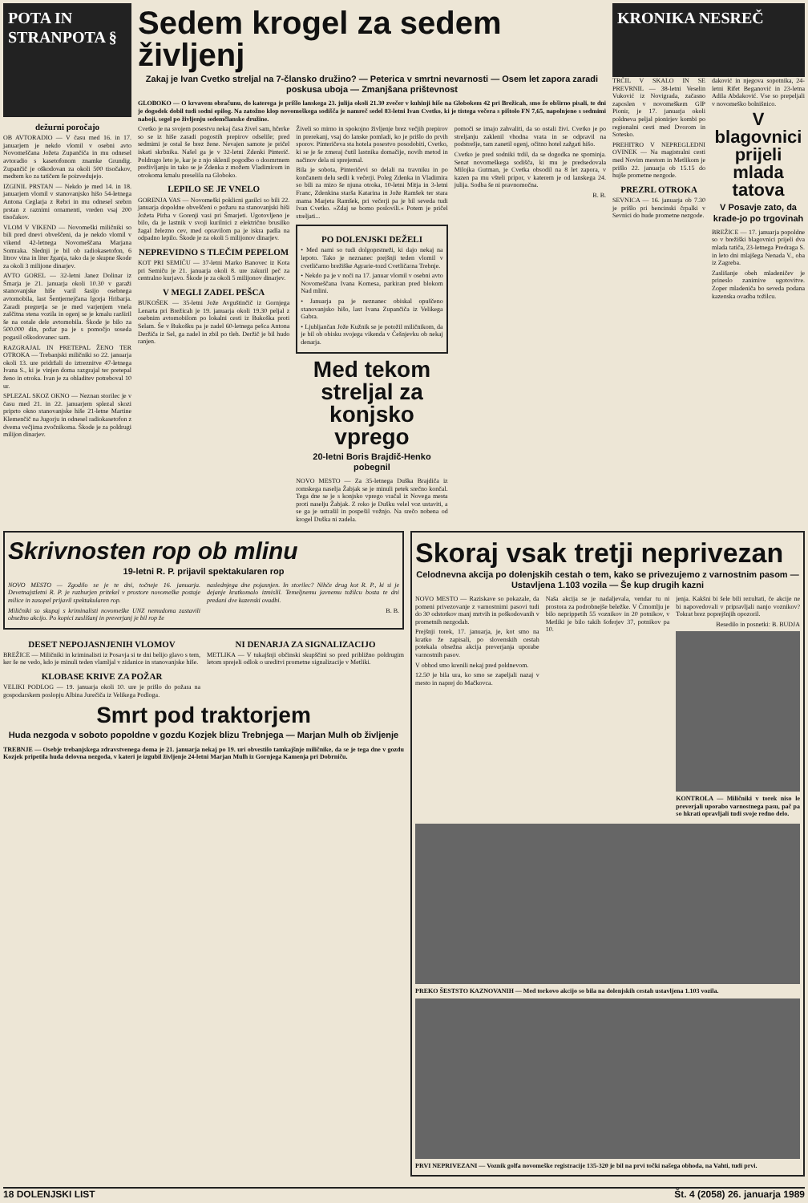POTA IN STRANPOTA §
dežurni poročajo
OB AVTORADIO — V času med 16. in 17. januarjem je nekdo vlomil v osebni avto Novomeščana Jožeta Zupančiča in mu odnesel avtoradio s kasetofonom znamke Grundig. Zupančič je oškodovan za okoli 500 tisočakov, medtem ko za tatičem še poizvedujejo.
IZGINIL PRSTAN — Nekdo je med 14. in 18. januarjem vlomil v stanovanjsko hišo 54-letnega Antona Ceglarja z Rebri in mu odnesel srebrn prstan z raznimi ornamenti, vreden vsaj 200 tisočakov.
VLOM V VIKEND — Novomeški miličniki so bili pred dnevi obveščeni, da je nekdo vlomil v vikend 42-letnega Novomeščana Marjana Somraka. Slednji je bil ob radiokasetofon, 6 litrov vina in liter žganja, tako da je skupne škode za okoli 3 milijone dinarjev.
AVTO GOREL — 32-letni Janez Dolinar iz Šmarja je 21. januarja okoli 10.30 v garaži stanovanjske hiše varil šasijo osebnega avtomobila, last Šentjernejčana Igorja Hribarja. Zaradi pregretja se je med varjenjem vnela zaščitna stena vozila in ogenj se je kmalu razširil še na ostale dele avtomobila. Škode je bilo za 500.000 din, požar pa je s pomočjo soseda pogasil oškodovanec sam.
RAZGRAJAL IN PRETEPAL ŽENO TER OTROKA — Trebanjski miličniki so 22. januarja okoli 13. ure pridržali do iztreznitve 47-letnega Ivana S., ki je vinjen doma razgrajal ter pretepal ženo in otroka. Ivan je za ohladitev potreboval 10 ur.
SPLEZAL SKOZ OKNO — Neznan storilec je v času med 21. in 22. januarjem splezal skozi priprto okno stanovanjske hiše 21-letne Martine Klemenčič na Jugorju in odnesel radiokasetofon z dvema večjima zvočnikoma. Škode je za poldrugi milijon dinarjev.
Sedem krogel za sedem življenj
Zakaj je Ivan Cvetko streljal na 7-člansko družino? — Peterica v smrtni nevarnosti — Osem let zapora zaradi poskusa uboja — Zmanjšana prištevnost
GLOBOKO — O krvavem obračunu, do katerega je prišlo lanskega 23. julija okoli 21.30 zvečer v kuhinji hiše na Globokem 42 pri Brežicah, smo že obširno pisali, te dni je dogodek dobil tudi sodni epilog. Na zatožno klop novomeškega sodišča je namreč sedel 83-letni Ivan Cvetko, ki je tistega večera s pištolo FN 7,65, napolnjeno s sedmimi naboji, segel po življenju sedemčlanske družine.
Cvetko je na svojem posestvu nekaj časa živel sam, hčerke so se iz hiše zaradi pogostih prepirov odselile; pred sedmimi je ostal še brez žene. Nevajen samote je pričel iskati skrbnika. Našel ga je v 32-letni Zdenki Pinterič. Poldrugo leto je, kar je z njo sklenil pogodbo o dosmrtnem preživljanju in tako se je Zdenka z možem Vladimirom in otrokoma kmalu preselila na Globoko.
LEPILO SE JE VNELO
GORENJA VAS — Novomeški poklicni gasilci so bili 22. januarja dopoldne obveščeni o požaru na stanovanjski hiši Jožeta Pirha v Gorenji vasi pri Šmarjeti. Ugotovljeno je bilo, da je lastnik v svoji kurilnici z električno brusilko žagal železno cev, med opravilom pa je iskra padla na odpadno lepilo. Škode je za okoli 5 milijonov dinarjev.
NEPREVIDNO S TLEČIM PEPELOM
KOT PRI SEMIČU — 37-letni Marko Banovec iz Kota pri Semiču je 21. januarja okoli 8. ure zakuril peč za centralno kurjavo. Škode je za okoli 5 milijonov dinarjev.
V MEGLI ZADEL PEŠCA
BUKOŠEK — 35-letni Jože Avguštinčič iz Gornjega Lenarta pri Brežicah je 19. januarja okoli 19.30 peljal z osebnim avtomobilom po lokalni cesti iz Bukoška proti Selam. Še v Bukošku pa je zadel 60-letnega pešca Antona Deržiča iz Sel, ga zadel in zbil po tleh. Deržič je bil hudo ranjen.
Živeli so mirno in spokojno življenje brez večjih prepirov in prerekanj, vsaj do lanske pomladi, ko je prišlo do prvih sporov. Pinteričeva sta hotela posestvo posodobiti, Cvetko, ki se je še zmeraj čutil lastnika domačije, novih metod in načinov dela ni sprejemal.
Bila je sobota, Pinteričevi so delali na travniku in po končanem delu sedli k večerji. Poleg Zdenka in Vladimira so bili za mizo še njuna otroka, 10-letni Mitja in 3-letni Franc, Zdenkina starša Katarina in Jože Ramšek ter stara mama Marjeta Ramšek, pri večerji pa je bil seveda tudi Ivan Cvetko. »Zdaj se bomo poslovili.« Potem je pričel streljati...
PO DOLENJSKI DEŽELI
• Med nami so tudi dolgoprstneži, ki dajo nekaj na lepoto. Tako je neznanec prejšnji teden vlomil v cvetličarno brežiške Agrarie-tozd Cvetličarna Trebnje.
• Nekdo pa je v noči na 17. januar vlomil v osebni avto Novomeščana Ivana Komesa, parkiran pred blokom Nad mlini.
• Januarja pa je neznanec obiskal opuščeno stanovanjsko hišo, last Ivana Zupančiča iz Velikega Gabra.
• Ljubljančan Jože Kužnik se je potožil miličnikom, da je bil ob obisku svojega vikenda v Češnjevku ob nekaj denarja.
Med tekom streljal za konjsko vprego
20-letni Boris Brajdič-Henko pobegnil
NOVO MESTO — Za 35-letnega Duška Brajdiča iz romskega naselja Žabjak se je minuli petek srečno končal. Tega dne se je s konjsko vprego vračal iz Novega mesta proti naselju Žabjak. Z roko je Dušku velel voz ustaviti, a se ga je ustrašil in pospešil vožnjo. Na srečo nobena od krogel Duška ni zadela.
pomoči se imajo zahvaliti, da so ostali živi. Cvetko je po streljanju zaklenil vhodna vrata in se odpravil na podstrešje, tam zanetil ogenj, očitno hotel zažgati hišo.
Cvetko je pred sodniki trdil, da se dogodka ne spominja. Senat novomeškega sodišča, ki mu je predsedovala Milojka Gutman, je Cvetka obsodil na 8 let zapora, v kazen pa mu všteli pripor, v katerem je od lanskega 24. julija. Sodba še ni pravnomočna.
B. B.
KRONIKA NESREČ
TRČIL V SKALO IN SE PREVRNIL — 38-letni Veselin Vuković iz Novigrada, začasno zaposlen v novomeškem GIP Pionir, je 17. januarja okoli poldneva peljal pionirjev kombi po regionalni cesti med Dvorom in Sotesko.
PREHITRO V NEPREGLEDNI OVINEK — Na magistralni cesti med Novim mestom in Metlikom je prišlo 22. januarja ob 15.15 do hujše prometne nezgode.
PREZRL OTROKA
SEVNICA — 16. januarja ob 7.30 je prišlo pri bencinski črpalki v Sevnici do hude prometne nezgode.
daković in njegova sopotnika, 24-letni Rifet Beganović in 23-letna Adila Abdaković. Vse so prepeljali v novomeško bolnišnico.
V blagovnici prijeli mlada tatova
V Posavje zato, da krade-jo po trgovinah
BREŽICE — 17. januarja popoldne so v brežiški blagovnici prijeli dva mlada tatiča, 23-letnega Predraga S. in leto dni mlajšega Nenada V., oba iz Zagreba.
Zaslišanje obeh mladeničev je prineslo zanimive ugotovitve. Zoper mladeniča bo seveda podana kazenska ovadba tožilcu.
Skrivnosten rop ob mlinu
19-letni R. P. prijavil spektakularen rop
NOVO MESTO — Zgodilo se je te dni, točneje 16. januarja. Devetnajstletni R. P. je razburjen pritekel v prostore novomeške postaje milice in zasopel prijavil spektakularen rop.
Miličniki so skupaj s kriminalisti novomeške UNZ nemudoma zastavili obsežno akcijo. Po kopici zaslišanj in preverjanj je bil rop že
naslednjega dne pojasnjen. In storilec? Nihče drug kot R. P., ki si je dejanje kratkomalo izmislil. Temeljnemu javnemu tožilcu bosta te dni predani dve kazenski ovadbi.
B. B.
DESET NEPOJASNJENIH VLOMOV
BREŽICE — Miličniki in kriminalisti iz Posavja si te dni belijo glavo s tem, ker še ne vedo, kdo je minuli teden vlamljal v zidanice in stanovanjske hiše.
KLOBASE KRIVE ZA POŽAR
VELIKI PODLOG — 19. januarja okoli 10. ure je prišlo do požara na gospodarskem poslopju Albina Jurečiča iz Velikega Podloga.
NI DENARJA ZA SIGNALIZACIJO
METLIKA — V tukajšnji občinski skupščini so pred približno poldrugim letom sprejeli odlok o ureditvi prometne signalizacije v Metliki.
Smrt pod traktorjem
Huda nezgoda v soboto popoldne v gozdu Kozjek blizu Trebnjega — Marjan Mulh ob življenje
TREBNJE — Osebje trebanjskega zdravstvenega doma je 21. januarja nekaj po 19. uri obvestilo tamkajšnje miličnike, da se je tega dne v gozdu Kozjek pripetila huda delovna nezgoda, v kateri je izgubil življenje 24-letni Marjan Mulh iz Gornjega Kamenja pri Dobrniču.
Skoraj vsak tretji neprivezan
Celodnevna akcija po dolenjskih cestah o tem, kako se privezujemo z varnostnim pasom — Ustavljena 1.103 vozila — Še kup drugih kazni
NOVO MESTO — Raziskave so pokazale, da pomeni privezovanje z varnostnimi pasovi tudi do 30 odstotkov manj mrtvih in poškodovanih v prometnih nezgodah.
Prejšnji torek, 17. januarja, je, kot smo na kratko že zapisali, po slovenskih cestah potekala obsežna akcija preverjanja uporabe varnostnih pasov.
V obhod smo krenili nekaj pred poldnevom.
12.50 je bila ura, ko smo se zapeljali nazaj v mesto in naprej do Mačkovca.
Naša akcija se je nadaljevala, vendar tu ni prostora za podrobnejše beležke. V Črnomlju je bilo neprippetih 55 voznikov in 20 potnikov, v Metliki je bilo takih šoferjev 37, potnikov pa 10.
jenja. Kakšni bi šele bili rezultati, če akcije ne bi napovedovali v pripravljali nanjo voznikov? Tokrat brez poprejšnjih opozoril.
Besedilo in posnetki: B. BUDJA
KONTROLA — Miličniki v torek niso le preverjali uporabo varnostnega pasu, pač pa so hkrati opravljali tudi svoje redno delo.
PREKO ŠESTSTO KAZNOVANIH — Med torkovo akcijo so bila na dolenjskih cestah ustavljena 1.103 vozila.
PRVI NEPRIVEZANI — Voznik golfa novomeške registracije 135-320 je bil na prvi točki našega obhoda, na Vahti, tudi prvi.
18 DOLENJSKI LIST Št. 4 (2058) 26. januarja 1989